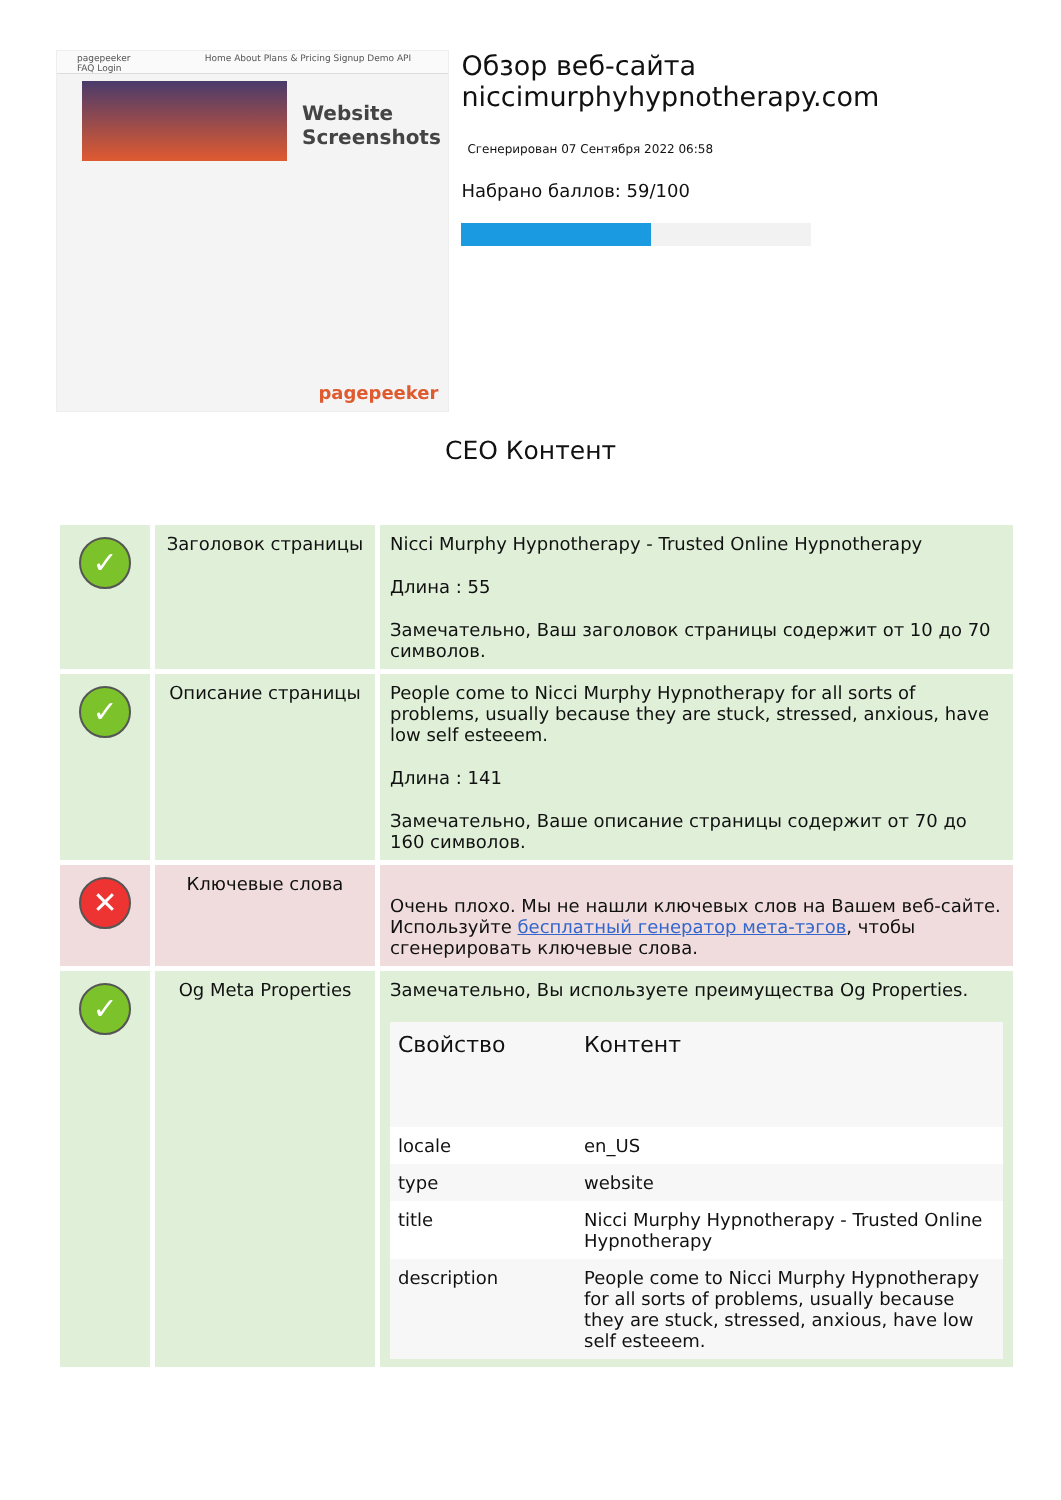pagepeeker Home About Plans & Pricing Signup Demo API FAQ Login
Website
Screenshots
pagepeeker
Обзор веб-сайта niccimurphyhypnotherapy.com
Сгенерирован 07 Сентября 2022 06:58
Набрано баллов: 59/100
CEO Контент
| ✓ | Заголовок страницы | Nicci Murphy Hypnotherapy - Trusted Online Hypnotherapy Длина : 55 Замечательно, Ваш заголовок страницы содержит от 10 до 70 символов. |
| ✓ | Описание страницы | People come to Nicci Murphy Hypnotherapy for all sorts of problems, usually because they are stuck, stressed, anxious, have low self esteeem. Длина : 141 Замечательно, Ваше описание страницы содержит от 70 до 160 символов. |
| ✕ | Ключевые слова | Очень плохо. Мы не нашли ключевых слов на Вашем веб-сайте. Используйте бесплатный генератор мета-тэгов , чтобы сгенерировать ключевые слова. |
| ✓ | Og Meta Properties | Замечательно, Вы используете преимущества Og Properties. / Свойство / Контент / / --- / --- / / locale / en_US / / type / website / / title / Nicci Murphy Hypnotherapy - Trusted Online Hypnotherapy / / description / People come to Nicci Murphy Hypnotherapy for all sorts of problems, usually because they are stuck, stressed, anxious, have low self esteeem. / |